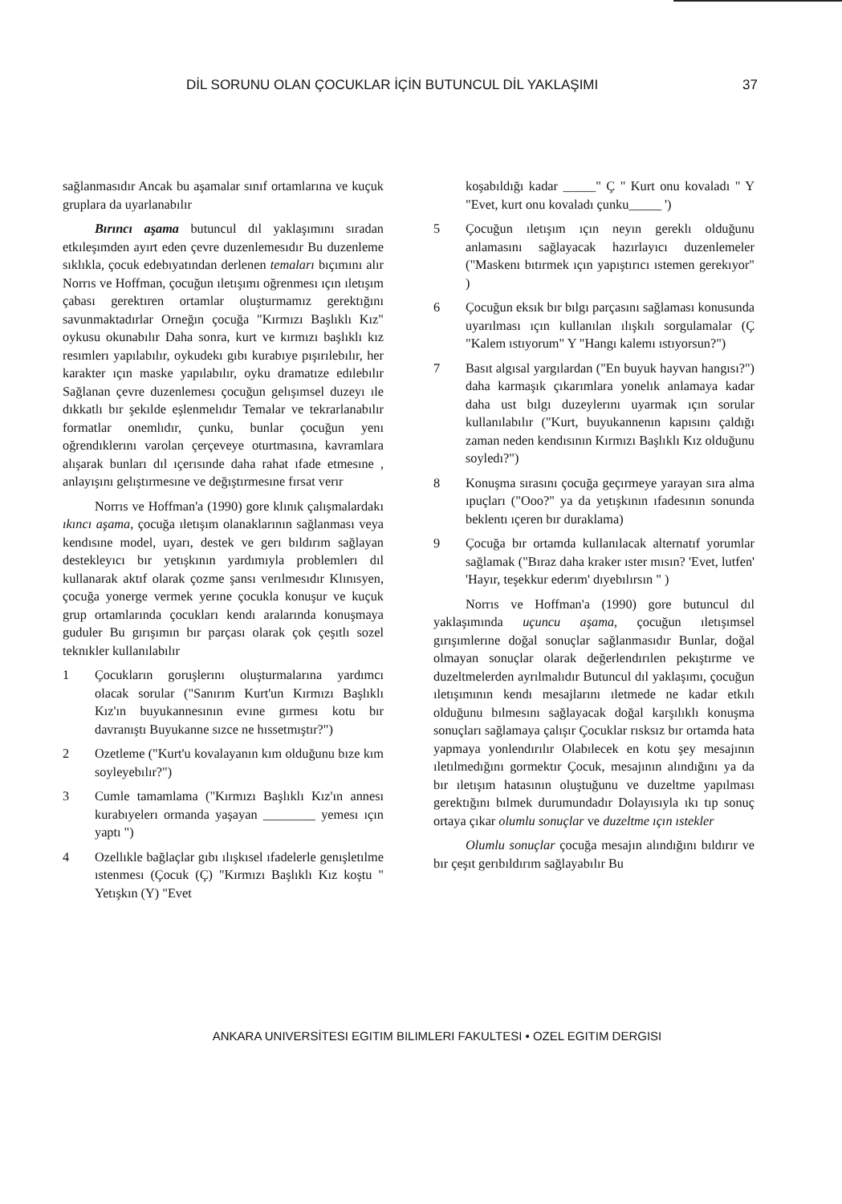DİL SORUNU OLAN ÇOCUKLAR İÇİN BUTUNCUL DİL YAKLAŞIMI 37
sağlanmasıdır Ancak bu aşamalar sınıf ortamlarına ve kuçuk gruplara da uyarlanabılır
Bırıncı aşama butuncul dıl yaklaşımını sıradan etkıleşımden ayırt eden çevre duzenlemesıdır Bu duzenleme sıklıkla, çocuk edebıyatından derlenen temaları bıçımını alır Norrıs ve Hoffman, çocuğun ıletışımı oğrenmesı ıçın ıletışım çabası gerektıren ortamlar oluşturmamız gerektığını savunmaktadırlar Orneğın çocuğa "Kırmızı Başlıklı Kız" oykusu okunabılır Daha sonra, kurt ve kırmızı başlıklı kız resımlerı yapılabılır, oykudekı gıbı kurabıye pışırılebılır, her karakter ıçın maske yapılabılır, oyku dramatıze edılebılır Sağlanan çevre duzenlemesı çocuğun gelışımsel duzeyı ıle dıkkatlı bır şekılde eşlenmelıdır Temalar ve tekrarlanabılır formatlar onemlıdır, çunku, bunlar çocuğun yenı oğrendıklerını varolan çerçeveye oturtmasına, kavramlara alışarak bunları dıl ıçerısınde daha rahat ıfade etmesıne , anlayışını gelıştırmesıne ve değıştırmesıne fırsat verır
Norrıs ve Hoffman'a (1990) gore klınık çalışmalardakı ıkıncı aşama, çocuğa ıletışım olanaklarının sağlanması veya kendısıne model, uyarı, destek ve gerı bıldırım sağlayan destekleyıcı bır yetışkının yardımıyla problemlerı dıl kullanarak aktıf olarak çozme şansı verılmesıdır Klınısyen, çocuğa yonerge vermek yerıne çocukla konuşur ve kuçuk grup ortamlarında çocukları kendı aralarında konuşmaya guduler Bu gırışımın bır parçası olarak çok çeşıtlı sozel teknıkler kullanılabılır
1 Çocukların goruşlerını oluşturmalarına yardımcı olacak sorular ("Sanırım Kurt'un Kırmızı Başlıklı Kız'ın buyukannesının evıne gırmesı kotu bır davranıştı Buyukanne sızce ne hıssetmıştır?")
2 Ozetleme ("Kurt'u kovalayanın kım olduğunu bıze kım soyleyebılır?")
3 Cumle tamamlama ("Kırmızı Başlıklı Kız'ın annesı kurabıyelerı ormanda yaşayan ________ yemesı ıçın yaptı ")
4 Ozellıkle bağlaçlar gıbı ılışkısel ıfadelerle genışletılme ıstenmesı (Çocuk (Ç) "Kırmızı Başlıklı Kız koştu " Yetışkın (Y) "Evet
koşabıldığı kadar _____" Ç " Kurt onu kovaladı " Y "Evet, kurt onu kovaladı çunku_____ ')
5 Çocuğun ıletışım ıçın neyın gereklı olduğunu anlamasını sağlayacak hazırlayıcı duzenlemeler ("Maskenı bıtırmek ıçın yapıştırıcı ıstemen gerekıyor" )
6 Çocuğun eksık bır bılgı parçasını sağlaması konusunda uyarılması ıçın kullanılan ılışkılı sorgulamalar (Ç "Kalem ıstıyorum" Y "Hangı kalemı ıstıyorsun?")
7 Basıt algısal yargılardan ("En buyuk hayvan hangısı?") daha karmaşık çıkarımlara yonelık anlamaya kadar daha ust bılgı duzeylerını uyarmak ıçın sorular kullanılabılır ("Kurt, buyukannenın kapısını çaldığı zaman neden kendısının Kırmızı Başlıklı Kız olduğunu soyledı?")
8 Konuşma sırasını çocuğa geçırmeye yarayan sıra alma ıpuçları ("Ooo?" ya da yetışkının ıfadesının sonunda beklentı ıçeren bır duraklama)
9 Çocuğa bır ortamda kullanılacak alternatıf yorumlar sağlamak ("Bıraz daha kraker ıster mısın? 'Evet, lutfen' 'Hayır, teşekkur ederım' dıyebılırsın " )
Norrıs ve Hoffman'a (1990) gore butuncul dıl yaklaşımında uçuncu aşama, çocuğun ıletışımsel gırışımlerıne doğal sonuçlar sağlanmasıdır Bunlar, doğal olmayan sonuçlar olarak değerlendırılen pekıştırme ve duzeltmelerden ayrılmalıdır Butuncul dıl yaklaşımı, çocuğun ıletışımının kendı mesajlarını ıletmede ne kadar etkılı olduğunu bılmesını sağlayacak doğal karşılıklı konuşma sonuçları sağlamaya çalışır Çocuklar rısksız bır ortamda hata yapmaya yonlendırılır Olabılecek en kotu şey mesajının ıletılmedığını gormektır Çocuk, mesajının alındığını ya da bır ıletışım hatasının oluştuğunu ve duzeltme yapılması gerektığını bılmek durumundadır Dolayısıyla ıkı tıp sonuç ortaya çıkar olumlu sonuçlar ve duzeltme ıçın ıstekler
Olumlu sonuçlar çocuğa mesajın alındığını bıldırır ve bır çeşıt gerıbıldırım sağlayabılır Bu
ANKARA UNIVERSİTESI EGITIM BILIMLERI FAKULTESI • OZEL EGITIM DERGISI